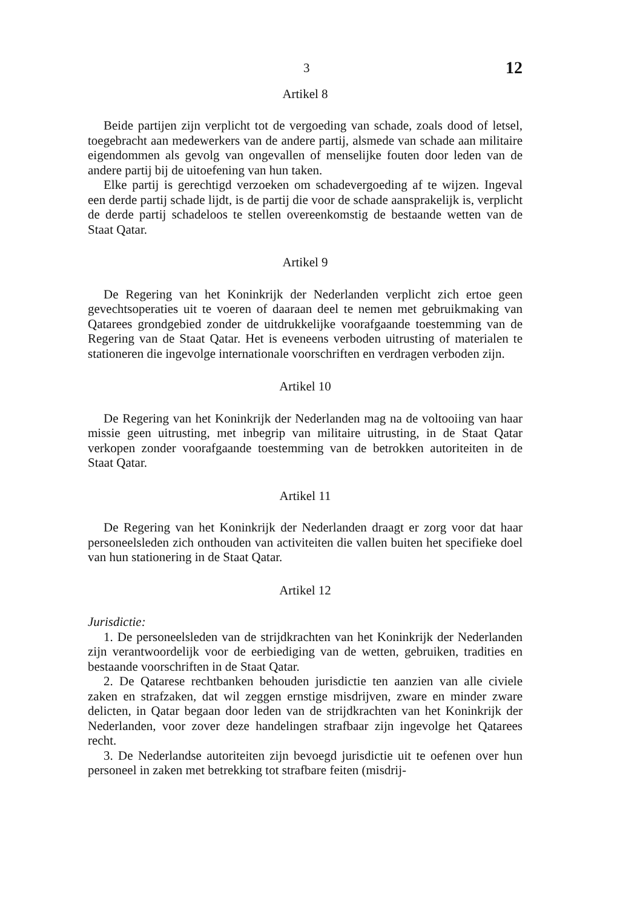3 12
Artikel 8
Beide partijen zijn verplicht tot de vergoeding van schade, zoals dood of letsel, toegebracht aan medewerkers van de andere partij, alsmede van schade aan militaire eigendommen als gevolg van ongevallen of menselijke fouten door leden van de andere partij bij de uitoefening van hun taken.
Elke partij is gerechtigd verzoeken om schadevergoeding af te wijzen. Ingeval een derde partij schade lijdt, is de partij die voor de schade aansprakelijk is, verplicht de derde partij schadeloos te stellen overeenkomstig de bestaande wetten van de Staat Qatar.
Artikel 9
De Regering van het Koninkrijk der Nederlanden verplicht zich ertoe geen gevechtsoperaties uit te voeren of daaraan deel te nemen met gebruikmaking van Qatarees grondgebied zonder de uitdrukkelijke voorafgaande toestemming van de Regering van de Staat Qatar. Het is eveneens verboden uitrusting of materialen te stationeren die ingevolge internationale voorschriften en verdragen verboden zijn.
Artikel 10
De Regering van het Koninkrijk der Nederlanden mag na de voltooiing van haar missie geen uitrusting, met inbegrip van militaire uitrusting, in de Staat Qatar verkopen zonder voorafgaande toestemming van de betrokken autoriteiten in de Staat Qatar.
Artikel 11
De Regering van het Koninkrijk der Nederlanden draagt er zorg voor dat haar personeelsleden zich onthouden van activiteiten die vallen buiten het specifieke doel van hun stationering in de Staat Qatar.
Artikel 12
Jurisdictie:
1. De personeelsleden van de strijdkrachten van het Koninkrijk der Nederlanden zijn verantwoordelijk voor de eerbiediging van de wetten, gebruiken, tradities en bestaande voorschriften in de Staat Qatar.
2. De Qatarese rechtbanken behouden jurisdictie ten aanzien van alle civiele zaken en strafzaken, dat wil zeggen ernstige misdrijven, zware en minder zware delicten, in Qatar begaan door leden van de strijdkrachten van het Koninkrijk der Nederlanden, voor zover deze handelingen strafbaar zijn ingevolge het Qatarees recht.
3. De Nederlandse autoriteiten zijn bevoegd jurisdictie uit te oefenen over hun personeel in zaken met betrekking tot strafbare feiten (misdrij-